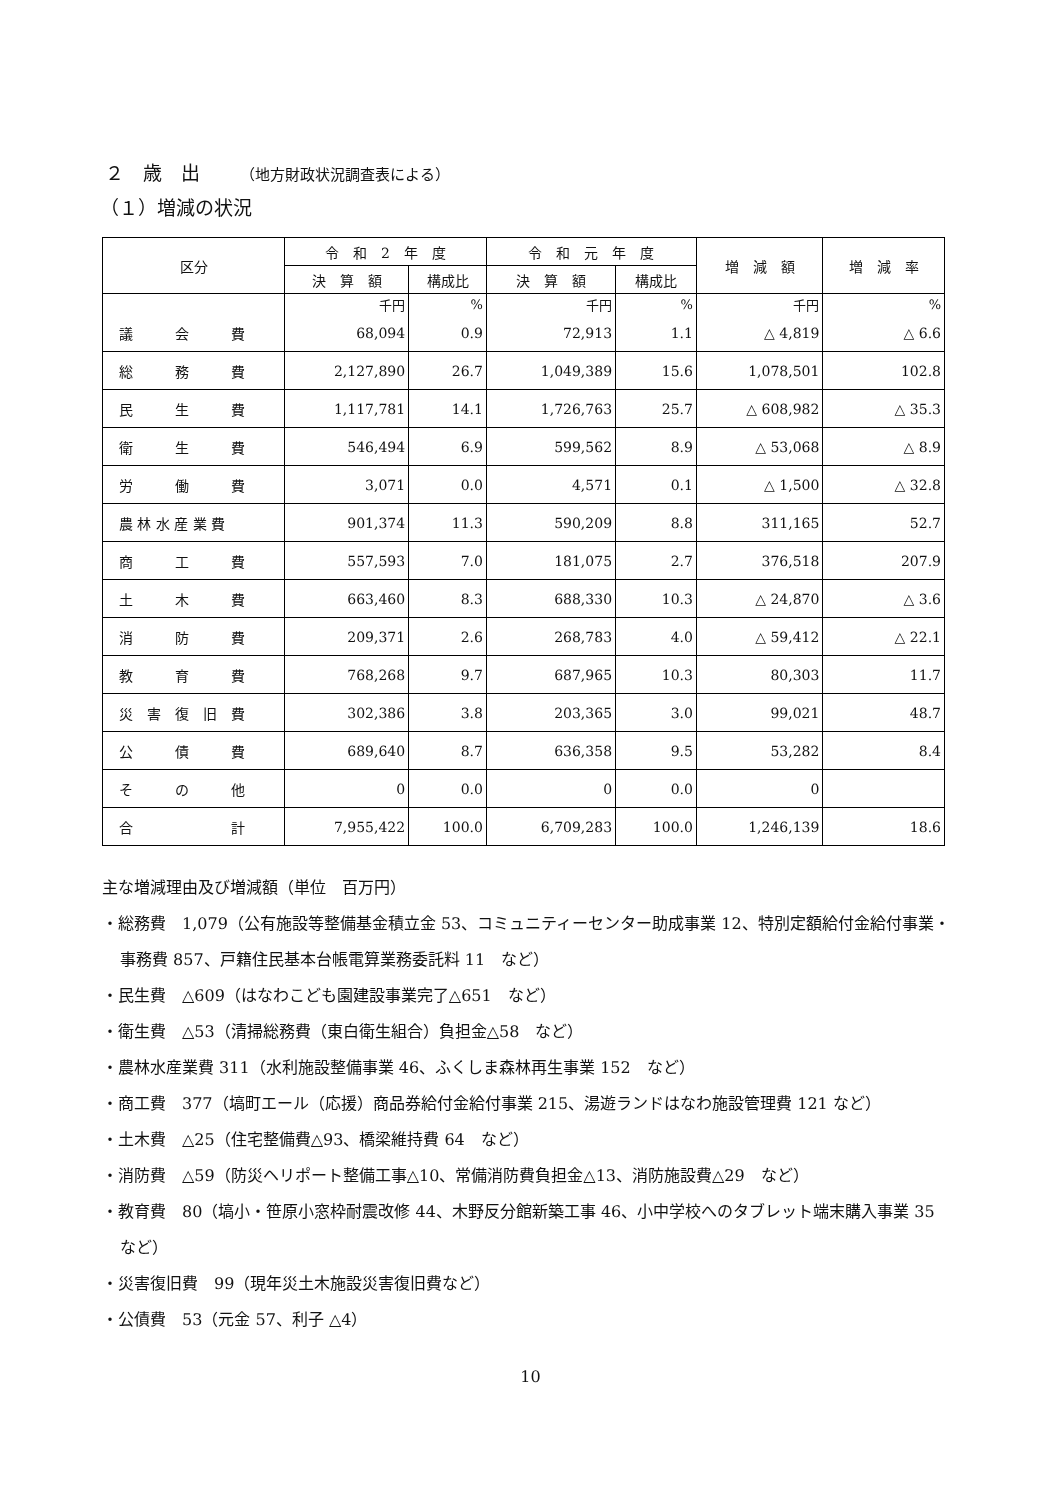２　歳　出 （地方財政状況調査表による）
（１）増減の状況
| 区分 | 令 和 2 年 度 | | 令 和 元 年 度 | | 増 減 額 | 増 減 率 |
| --- | --- | --- | --- | --- | --- | --- |
| | 決 算 額 | 構成比 | 決 算 額 | 構成比 | | |
| | 千円 | % | 千円 | % | 千円 | % |
| 議 会 費 | 68,094 | 0.9 | 72,913 | 1.1 | △ 4,819 | △ 6.6 |
| 総 務 費 | 2,127,890 | 26.7 | 1,049,389 | 15.6 | 1,078,501 | 102.8 |
| 民 生 費 | 1,117,781 | 14.1 | 1,726,763 | 25.7 | △ 608,982 | △ 35.3 |
| 衛 生 費 | 546,494 | 6.9 | 599,562 | 8.9 | △ 53,068 | △ 8.9 |
| 労 働 費 | 3,071 | 0.0 | 4,571 | 0.1 | △ 1,500 | △ 32.8 |
| 農 林 水 産 業 費 | 901,374 | 11.3 | 590,209 | 8.8 | 311,165 | 52.7 |
| 商 工 費 | 557,593 | 7.0 | 181,075 | 2.7 | 376,518 | 207.9 |
| 土 木 費 | 663,460 | 8.3 | 688,330 | 10.3 | △ 24,870 | △ 3.6 |
| 消 防 費 | 209,371 | 2.6 | 268,783 | 4.0 | △ 59,412 | △ 22.1 |
| 教 育 費 | 768,268 | 9.7 | 687,965 | 10.3 | 80,303 | 11.7 |
| 災 害 復 旧 費 | 302,386 | 3.8 | 203,365 | 3.0 | 99,021 | 48.7 |
| 公 債 費 | 689,640 | 8.7 | 636,358 | 9.5 | 53,282 | 8.4 |
| そ の 他 | 0 | 0.0 | 0 | 0.0 | 0 | |
| 合 計 | 7,955,422 | 100.0 | 6,709,283 | 100.0 | 1,246,139 | 18.6 |
主な増減理由及び増減額（単位　百万円）
・総務費　1,079（公有施設等整備基金積立金 53、コミュニティーセンター助成事業 12、特別定額給付金給付事業・事務費 857、戸籍住民基本台帳電算業務委託料 11　など）
・民生費　△609（はなわこども園建設事業完了△651　など）
・衛生費　△53（清掃総務費（東白衛生組合）負担金△58　など）
・農林水産業費 311（水利施設整備事業 46、ふくしま森林再生事業 152　など）
・商工費　377（塙町エール（応援）商品券給付金給付事業 215、湯遊ランドはなわ施設管理費 121 など）
・土木費　△25（住宅整備費△93、橋梁維持費 64　など）
・消防費　△59（防災ヘリポート整備工事△10、常備消防費負担金△13、消防施設費△29　など）
・教育費　80（塙小・笹原小窓枠耐震改修 44、木野反分館新築工事 46、小中学校へのタブレット端末購入事業 35　など）
・災害復旧費　99（現年災土木施設災害復旧費など）
・公債費　53（元金 57、利子 △4）
10